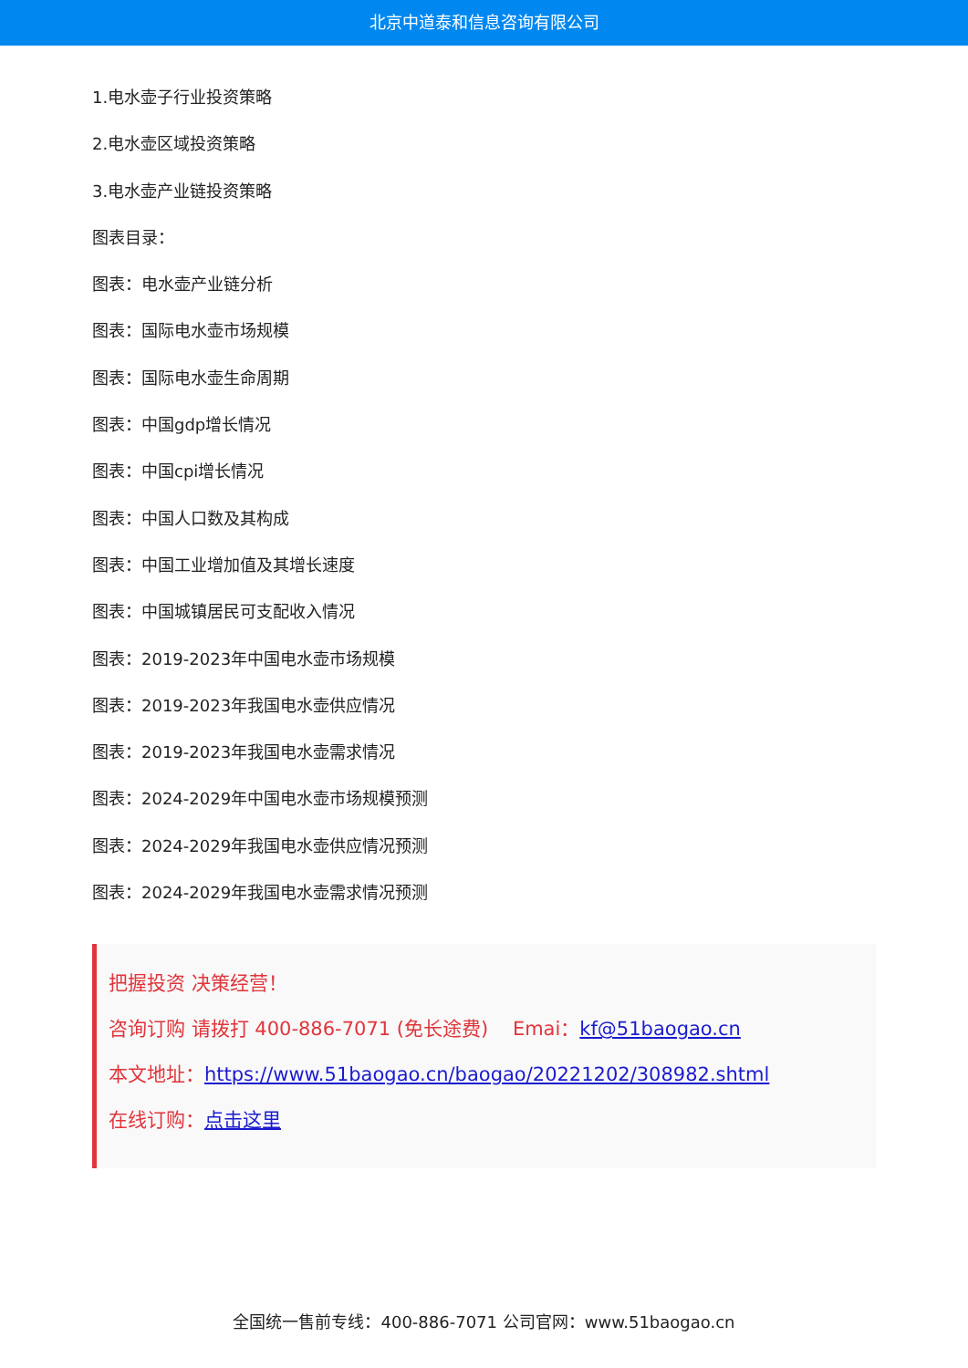北京中道泰和信息咨询有限公司
1.电水壶子行业投资策略
2.电水壶区域投资策略
3.电水壶产业链投资策略
图表目录：
图表：电水壶产业链分析
图表：国际电水壶市场规模
图表：国际电水壶生命周期
图表：中国gdp增长情况
图表：中国cpi增长情况
图表：中国人口数及其构成
图表：中国工业增加值及其增长速度
图表：中国城镇居民可支配收入情况
图表：2019-2023年中国电水壶市场规模
图表：2019-2023年我国电水壶供应情况
图表：2019-2023年我国电水壶需求情况
图表：2024-2029年中国电水壶市场规模预测
图表：2024-2029年我国电水壶供应情况预测
图表：2024-2029年我国电水壶需求情况预测
把握投资 决策经营！
咨询订购 请拨打 400-886-7071 (免长途费) Emai：kf@51baogao.cn
本文地址：https://www.51baogao.cn/baogao/20221202/308982.shtml
在线订购：点击这里
全国统一售前专线：400-886-7071 公司官网：www.51baogao.cn